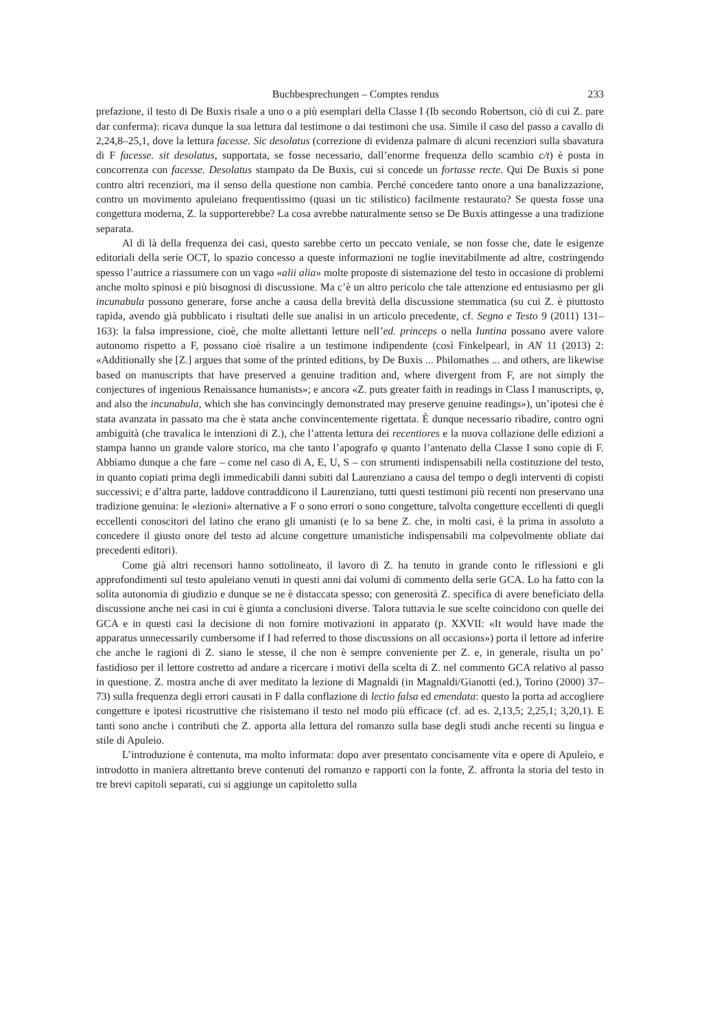Buchbesprechungen – Comptes rendus 233
prefazione, il testo di De Buxis risale a uno o a più esemplari della Classe I (Ib secondo Robertson, ciò di cui Z. pare dar conferma): ricava dunque la sua lettura dal testimone o dai testimoni che usa. Simile il caso del passo a cavallo di 2,24,8–25,1, dove la lettura facesse. Sic desolatus (correzione di evidenza palmare di alcuni recenziori sulla sbavatura di F facesse. sit desolatus, supportata, se fosse necessario, dall’enorme frequenza dello scambio c/t) è posta in concorrenza con facesse. Desolatus stampato da De Buxis, cui si concede un fortasse recte. Qui De Buxis si pone contro altri recenziori, ma il senso della questione non cambia. Perché concedere tanto onore a una banalizzazione, contro un movimento apuleiano frequentissimo (quasi un tic stilistico) facilmente restaurato? Se questa fosse una congettura moderna, Z. la supporterebbe? La cosa avrebbe naturalmente senso se De Buxis attingesse a una tradizione separata.
Al di là della frequenza dei casi, questo sarebbe certo un peccato veniale, se non fosse che, date le esigenze editoriali della serie OCT, lo spazio concesso a queste informazioni ne toglie inevitabilmente ad altre, costringendo spesso l’autrice a riassumere con un vago «alii alia» molte proposte di sistemazione del testo in occasione di problemi anche molto spinosi e più bisognosi di discussione. Ma c’è un altro pericolo che tale attenzione ed entusiasmo per gli incunabula possono generare, forse anche a causa della brevità della discussione stemmatica (su cui Z. è piuttosto rapida, avendo già pubblicato i risultati delle sue analisi in un articolo precedente, cf. Segno e Testo 9 (2011) 131–163): la falsa impressione, cioè, che molte allettanti letture nell’ed. princeps o nella Iuntina possano avere valore autonomo rispetto a F, possano cioè risalire a un testimone indipendente (così Finkelpearl, in AN 11 (2013) 2: «Additionally she [Z.] argues that some of the printed editions, by De Buxis ... Philomathes ... and others, are likewise based on manuscripts that have preserved a genuine tradition and, where divergent from F, are not simply the conjectures of ingenious Renaissance humanists»; e ancora «Z. puts greater faith in readings in Class I manuscripts, φ, and also the incunabula, which she has convincingly demonstrated may preserve genuine readings»), un’ipotesi che è stata avanzata in passato ma che è stata anche convincentemente rigettata. È dunque necessario ribadire, contro ogni ambiguità (che travalica le intenzioni di Z.), che l’attenta lettura dei recentiores e la nuova collazione delle edizioni a stampa hanno un grande valore storico, ma che tanto l’apografo φ quanto l’antenato della Classe I sono copie di F. Abbiamo dunque a che fare – come nel caso di A, E, U, S – con strumenti indispensabili nella costituzione del testo, in quanto copiati prima degli immedicabili danni subiti dal Laurenziano a causa del tempo o degli interventi di copisti successivi; e d’altra parte, laddove contraddicono il Laurenziano, tutti questi testimoni più recenti non preservano una tradizione genuina: le «lezioni» alternative a F o sono errori o sono congetture, talvolta congetture eccellenti di quegli eccellenti conoscitori del latino che erano gli umanisti (e lo sa bene Z. che, in molti casi, è la prima in assoluto a concedere il giusto onore del testo ad alcune congetture umanistiche indispensabili ma colpevolmente obliate dai precedenti editori).
Come già altri recensori hanno sottolineato, il lavoro di Z. ha tenuto in grande conto le riflessioni e gli approfondimenti sul testo apuleiano venuti in questi anni dai volumi di commento della serie GCA. Lo ha fatto con la solita autonomia di giudizio e dunque se ne è distaccata spesso; con generosità Z. specifica di avere beneficiato della discussione anche nei casi in cui è giunta a conclusioni diverse. Talora tuttavia le sue scelte coincidono con quelle dei GCA e in questi casi la decisione di non fornire motivazioni in apparato (p. XXVII: «It would have made the apparatus unnecessarily cumbersome if I had referred to those discussions on all occasions») porta il lettore ad inferire che anche le ragioni di Z. siano le stesse, il che non è sempre conveniente per Z. e, in generale, risulta un po’ fastidioso per il lettore costretto ad andare a ricercare i motivi della scelta di Z. nel commento GCA relativo al passo in questione. Z. mostra anche di aver meditato la lezione di Magnaldi (in Magnaldi/Gianotti (ed.), Torino (2000) 37–73) sulla frequenza degli errori causati in F dalla conflazione di lectio falsa ed emendata: questo la porta ad accogliere congetture e ipotesi ricostruttive che risistemano il testo nel modo più efficace (cf. ad es. 2,13,5; 2,25,1; 3,20,1). E tanti sono anche i contributi che Z. apporta alla lettura del romanzo sulla base degli studi anche recenti su lingua e stile di Apuleio.
L’introduzione è contenuta, ma molto informata: dopo aver presentato concisamente vita e opere di Apuleio, e introdotto in maniera altrettanto breve contenuti del romanzo e rapporti con la fonte, Z. affronta la storia del testo in tre brevi capitoli separati, cui si aggiunge un capitoletto sulla